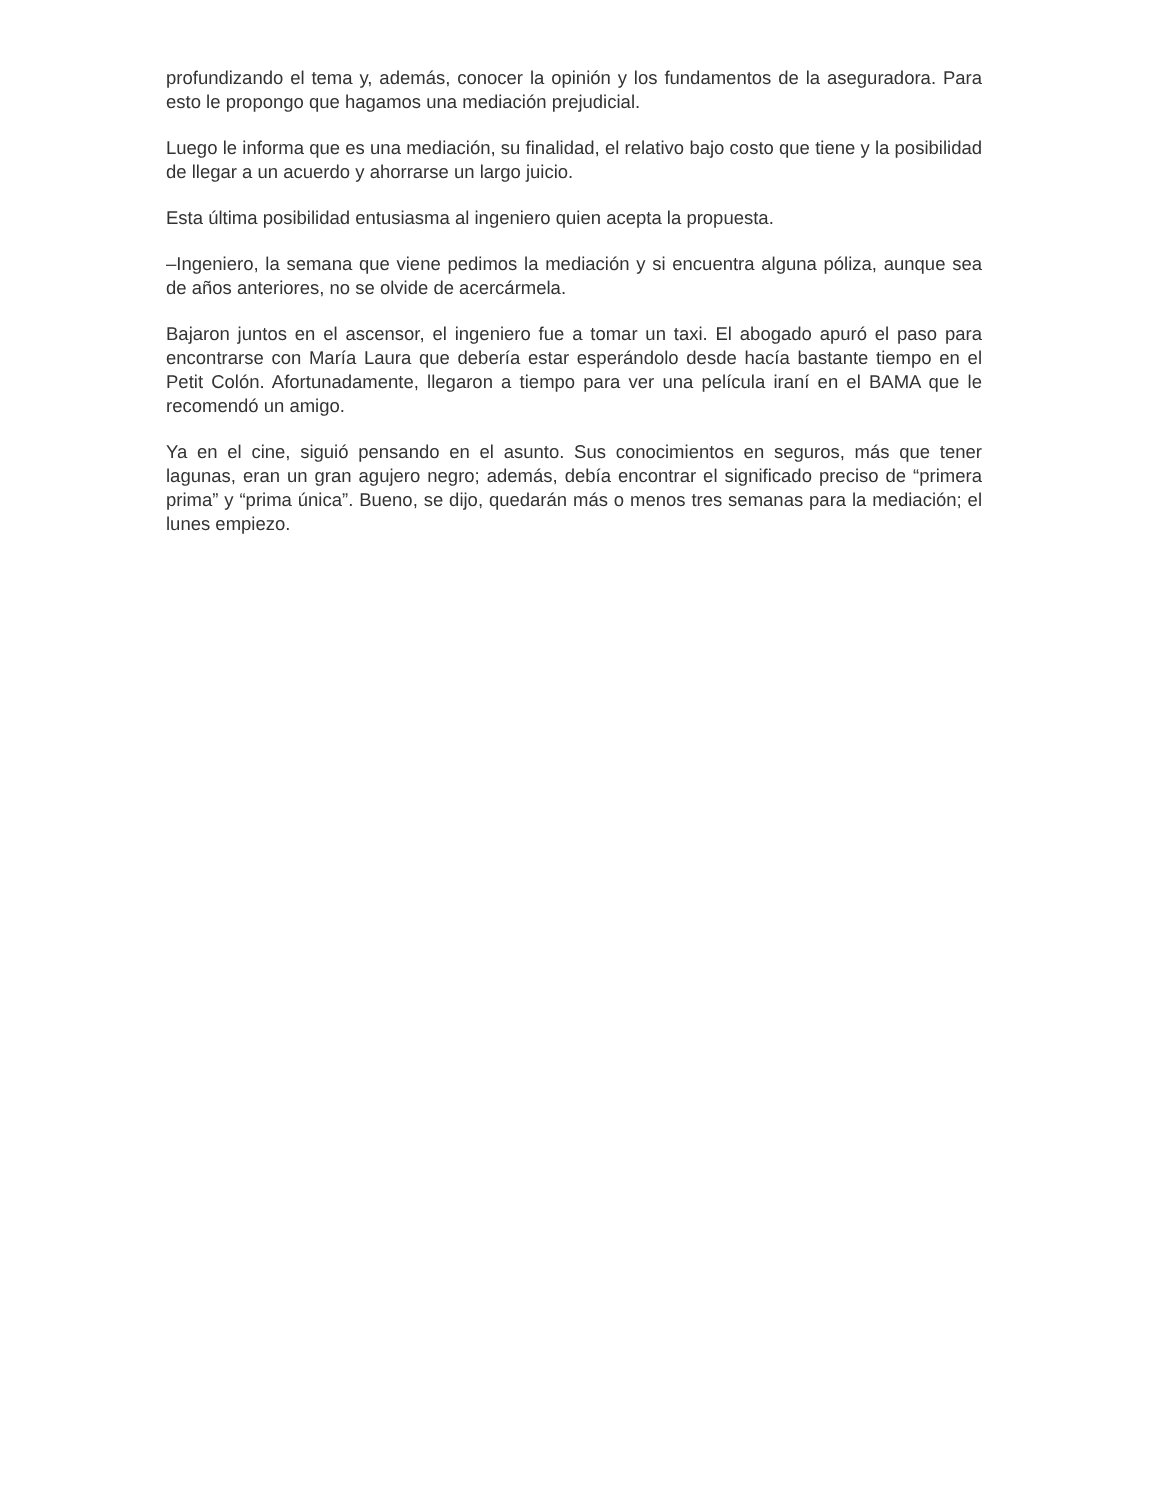profundizando el tema y, además, conocer la opinión y los fundamentos de la aseguradora. Para esto le propongo que hagamos una mediación prejudicial.
Luego le informa que es una mediación, su finalidad, el relativo bajo costo que tiene y la posibilidad de llegar a un acuerdo y ahorrarse un largo juicio.
Esta última posibilidad entusiasma al ingeniero quien acepta la propuesta.
–Ingeniero, la semana que viene pedimos la mediación y si encuentra alguna póliza, aunque sea de años anteriores, no se olvide de acercármela.
Bajaron juntos en el ascensor, el ingeniero fue a tomar un taxi. El abogado apuró el paso para encontrarse con María Laura que debería estar esperándolo desde hacía bastante tiempo en el Petit Colón. Afortunadamente, llegaron a tiempo para ver una película iraní en el BAMA que le recomendó un amigo.
Ya en el cine, siguió pensando en el asunto. Sus conocimientos en seguros, más que tener lagunas, eran un gran agujero negro; además, debía encontrar el significado preciso de “primera prima” y “prima única”. Bueno, se dijo, quedarán más o menos tres semanas para la mediación; el lunes empiezo.